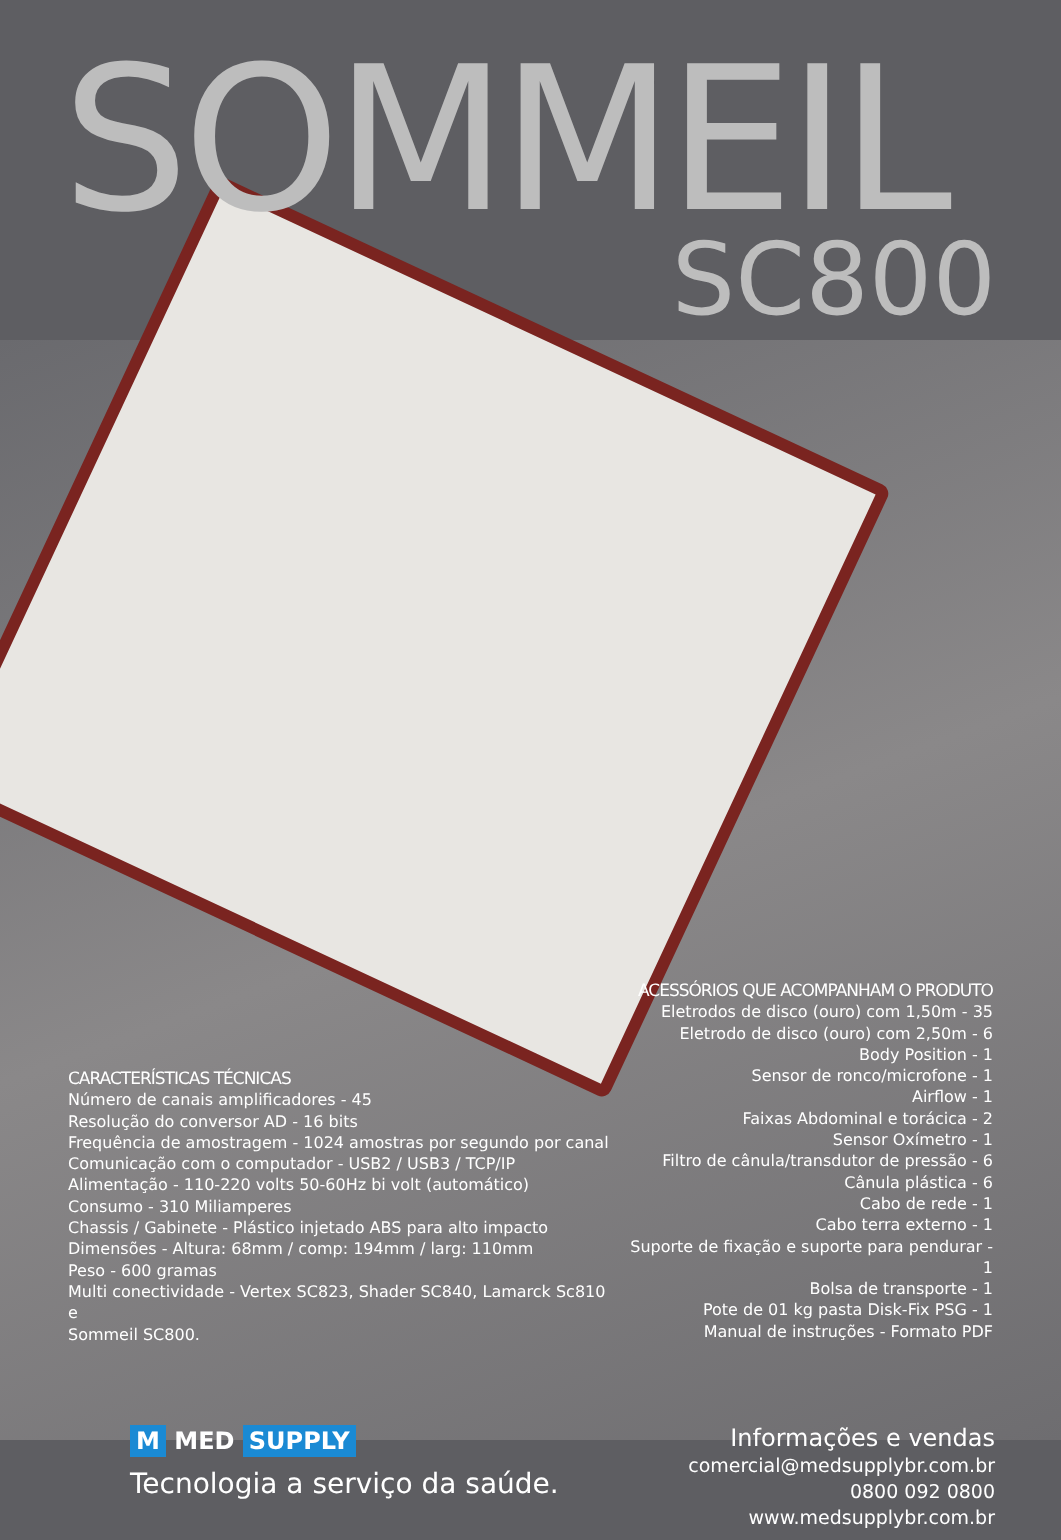SOMMEIL
SC800
CARACTERÍSTICAS TÉCNICAS
Número de canais amplificadores - 45
Resolução do conversor AD - 16 bits
Frequência de amostragem - 1024 amostras por segundo por canal
Comunicação com o computador - USB2 / USB3 / TCP/IP
Alimentação - 110-220 volts 50-60Hz bi volt (automático)
Consumo - 310 Miliamperes
Chassis / Gabinete - Plástico injetado ABS para alto impacto
Dimensões - Altura: 68mm / comp: 194mm / larg: 110mm
Peso - 600 gramas
Multi conectividade - Vertex SC823, Shader SC840, Lamarck Sc810 e
Sommeil SC800.
ACESSÓRIOS QUE ACOMPANHAM O PRODUTO
Eletrodos de disco (ouro) com 1,50m - 35
Eletrodo de disco (ouro) com 2,50m - 6
Body Position - 1
Sensor de ronco/microfone - 1
Airflow - 1
Faixas Abdominal e torácica - 2
Sensor Oxímetro - 1
Filtro de cânula/transdutor de pressão - 6
Cânula plástica - 6
Cabo de rede - 1
Cabo terra externo - 1
Suporte de fixação e suporte para pendurar - 1
Bolsa de transporte - 1
Pote de 01 kg pasta Disk-Fix PSG - 1
Manual de instruções - Formato PDF
M MED SUPPLY
Tecnologia a serviço da saúde.
Informações e vendas
comercial@medsupplybr.com.br
0800 092 0800
www.medsupplybr.com.br